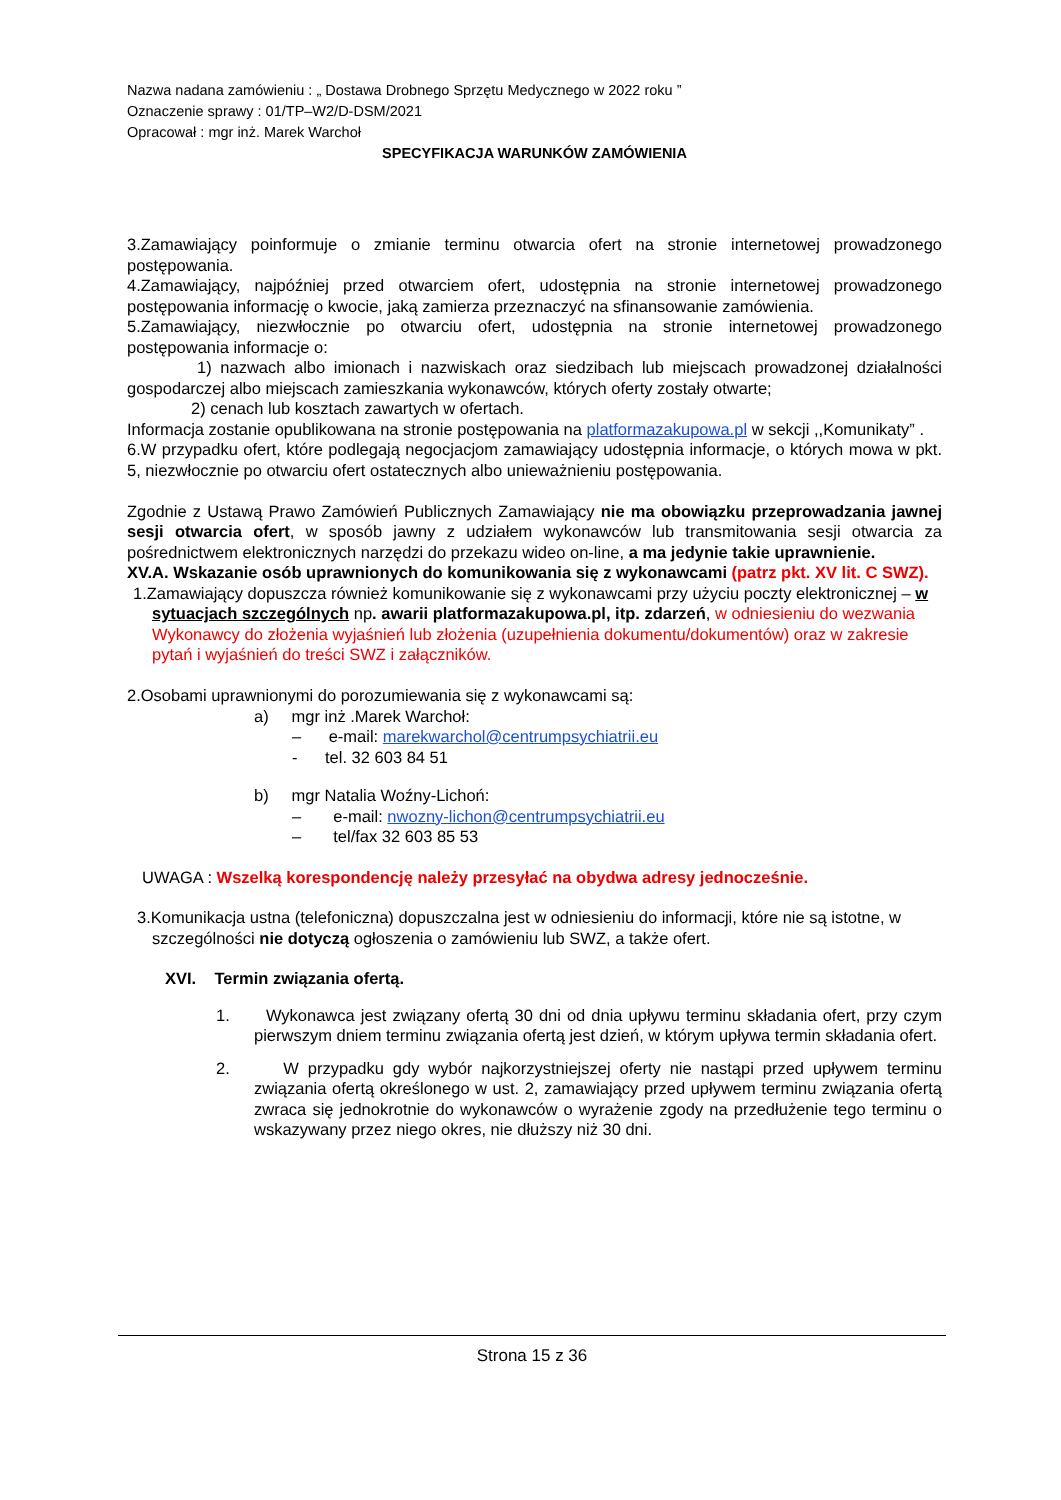Nazwa nadana zamówieniu : „ Dostawa Drobnego Sprzętu Medycznego w 2022 roku ”
Oznaczenie sprawy : 01/TP–W2/D-DSM/2021
Opracował : mgr inż. Marek Warchoł
SPECYFIKACJA WARUNKÓW ZAMÓWIENIA
3.Zamawiający poinformuje o zmianie terminu otwarcia ofert na stronie internetowej prowadzonego postępowania.
4.Zamawiający, najpóźniej przed otwarciem ofert, udostępnia na stronie internetowej prowadzonego postępowania informację o kwocie, jaką zamierza przeznaczyć na sfinansowanie zamówienia.
5.Zamawiający, niezwłocznie po otwarciu ofert, udostępnia na stronie internetowej prowadzonego postępowania informacje o:
1) nazwach albo imionach i nazwiskach oraz siedzibach lub miejscach prowadzonej działalności gospodarczej albo miejscach zamieszkania wykonawców, których oferty zostały otwarte;
2) cenach lub kosztach zawartych w ofertach.
Informacja zostanie opublikowana na stronie postępowania na platformazakupowa.pl w sekcji ,,Komunikaty” .
6.W przypadku ofert, które podlegają negocjacjom zamawiający udostępnia informacje, o których mowa w pkt. 5, niezwłocznie po otwarciu ofert ostatecznych albo unieważnieniu postępowania.
Zgodnie z Ustawą Prawo Zamówień Publicznych Zamawiający nie ma obowiązku przeprowadzania jawnej sesji otwarcia ofert, w sposób jawny z udziałem wykonawców lub transmitowania sesji otwarcia za pośrednictwem elektronicznych narzędzi do przekazu wideo on-line, a ma jedynie takie uprawnienie.
XV.A. Wskazanie osób uprawnionych do komunikowania się z wykonawcami (patrz pkt. XV lit. C SWZ).
1.Zamawiający dopuszcza również komunikowanie się z wykonawcami przy użyciu poczty elektronicznej – w sytuacjach szczególnych np. awarii platformazakupowa.pl, itp. zdarzeń, w odniesieniu do wezwania Wykonawcy do złożenia wyjaśnień lub złożenia (uzupełnienia dokumentu/dokumentów) oraz w zakresie pytań i wyjaśnień do treści SWZ i załączników.
2.Osobami uprawnionymi do porozumiewania się z wykonawcami są:
a) mgr inż .Marek Warchoł:
– e-mail: marekwarchol@centrumpsychiatrii.eu
- tel. 32 603 84 51
b) mgr Natalia Woźny-Lichoń:
– e-mail: nwozny-lichon@centrumpsychiatrii.eu
– tel/fax 32 603 85 53
UWAGA : Wszelką korespondencję należy przesyłać na obydwa adresy jednocześnie.
3.Komunikacja ustna (telefoniczna) dopuszczalna jest w odniesieniu do informacji, które nie są istotne, w szczególności nie dotyczą ogłoszenia o zamówieniu lub SWZ, a także ofert.
XVI. Termin związania ofertą.
1. Wykonawca jest związany ofertą 30 dni od dnia upływu terminu składania ofert, przy czym pierwszym dniem terminu związania ofertą jest dzień, w którym upływa termin składania ofert.
2. W przypadku gdy wybór najkorzystniejszej oferty nie nastąpi przed upływem terminu związania ofertą określonego w ust. 2, zamawiający przed upływem terminu związania ofertą zwraca się jednokrotnie do wykonawców o wyrażenie zgody na przedłużenie tego terminu o wskazywany przez niego okres, nie dłuższy niż 30 dni.
Strona 15 z 36